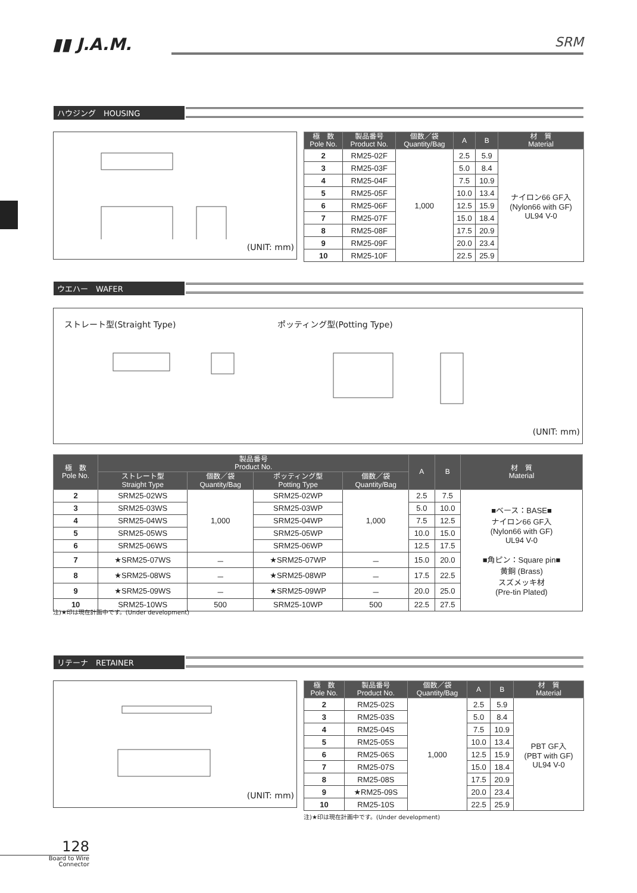▮▮ J.A.M. SRM
ハウジング　HOUSING
(UNIT: mm)
| 極 数 Pole No. | 製品番号 Product No. | 個数／袋 Quantity/Bag | A | B | 材 質 Material |
| --- | --- | --- | --- | --- | --- |
| 2 | RM25-02F | 1,000 | 2.5 | 5.9 | ナイロン66 GF入 (Nylon66 with GF) UL94 V-0 |
| 3 | RM25-03F | | 5.0 | 8.4 | |
| 4 | RM25-04F | | 7.5 | 10.9 | |
| 5 | RM25-05F | | 10.0 | 13.4 | |
| 6 | RM25-06F | | 12.5 | 15.9 | |
| 7 | RM25-07F | | 15.0 | 18.4 | |
| 8 | RM25-08F | | 17.5 | 20.9 | |
| 9 | RM25-09F | | 20.0 | 23.4 | |
| 10 | RM25-10F | | 22.5 | 25.9 | |
ウエハー　WAFER
ストレート型(Straight Type) ポッティング型(Potting Type)
(UNIT: mm)
| 極 数 Pole No. | 製品番号 Product No. | | | | A | B | 材 質 Material |
| --- | --- | --- | --- | --- | --- | --- | --- |
| | ストレート型 Straight Type | 個数／袋 Quantity/Bag | ポッティング型 Potting Type | 個数／袋 Quantity/Bag | | | |
| 2 | SRM25-02WS | 1,000 | SRM25-02WP | 1,000 | 2.5 | 7.5 | ■ベース：BASE■ ナイロン66 GF入 (Nylon66 with GF) UL94 V-0 ■角ピン：Square pin■ 黄銅 (Brass) スズメッキ材 (Pre-tin Plated) |
| 3 | SRM25-03WS | | SRM25-03WP | | 5.0 | 10.0 | |
| 4 | SRM25-04WS | | SRM25-04WP | | 7.5 | 12.5 | |
| 5 | SRM25-05WS | | SRM25-05WP | | 10.0 | 15.0 | |
| 6 | SRM25-06WS | | SRM25-06WP | | 12.5 | 17.5 | |
| 7 | ★SRM25-07WS | － | ★SRM25-07WP | － | 15.0 | 20.0 | |
| 8 | ★SRM25-08WS | － | ★SRM25-08WP | － | 17.5 | 22.5 | |
| 9 | ★SRM25-09WS | － | ★SRM25-09WP | － | 20.0 | 25.0 | |
| 10 | SRM25-10WS | 500 | SRM25-10WP | 500 | 22.5 | 27.5 | |
注)★印は現在計画中です。(Under development)
リテーナ　RETAINER
(UNIT: mm)
| 極 数 Pole No. | 製品番号 Product No. | 個数／袋 Quantity/Bag | A | B | 材 質 Material |
| --- | --- | --- | --- | --- | --- |
| 2 | RM25-02S | 1,000 | 2.5 | 5.9 | PBT GF入 (PBT with GF) UL94 V-0 |
| 3 | RM25-03S | | 5.0 | 8.4 | |
| 4 | RM25-04S | | 7.5 | 10.9 | |
| 5 | RM25-05S | | 10.0 | 13.4 | |
| 6 | RM25-06S | | 12.5 | 15.9 | |
| 7 | RM25-07S | | 15.0 | 18.4 | |
| 8 | RM25-08S | | 17.5 | 20.9 | |
| 9 | ★RM25-09S | | 20.0 | 23.4 | |
| 10 | RM25-10S | | 22.5 | 25.9 | |
注)★印は現在計画中です。(Under development)
128
Board to Wire
Connector